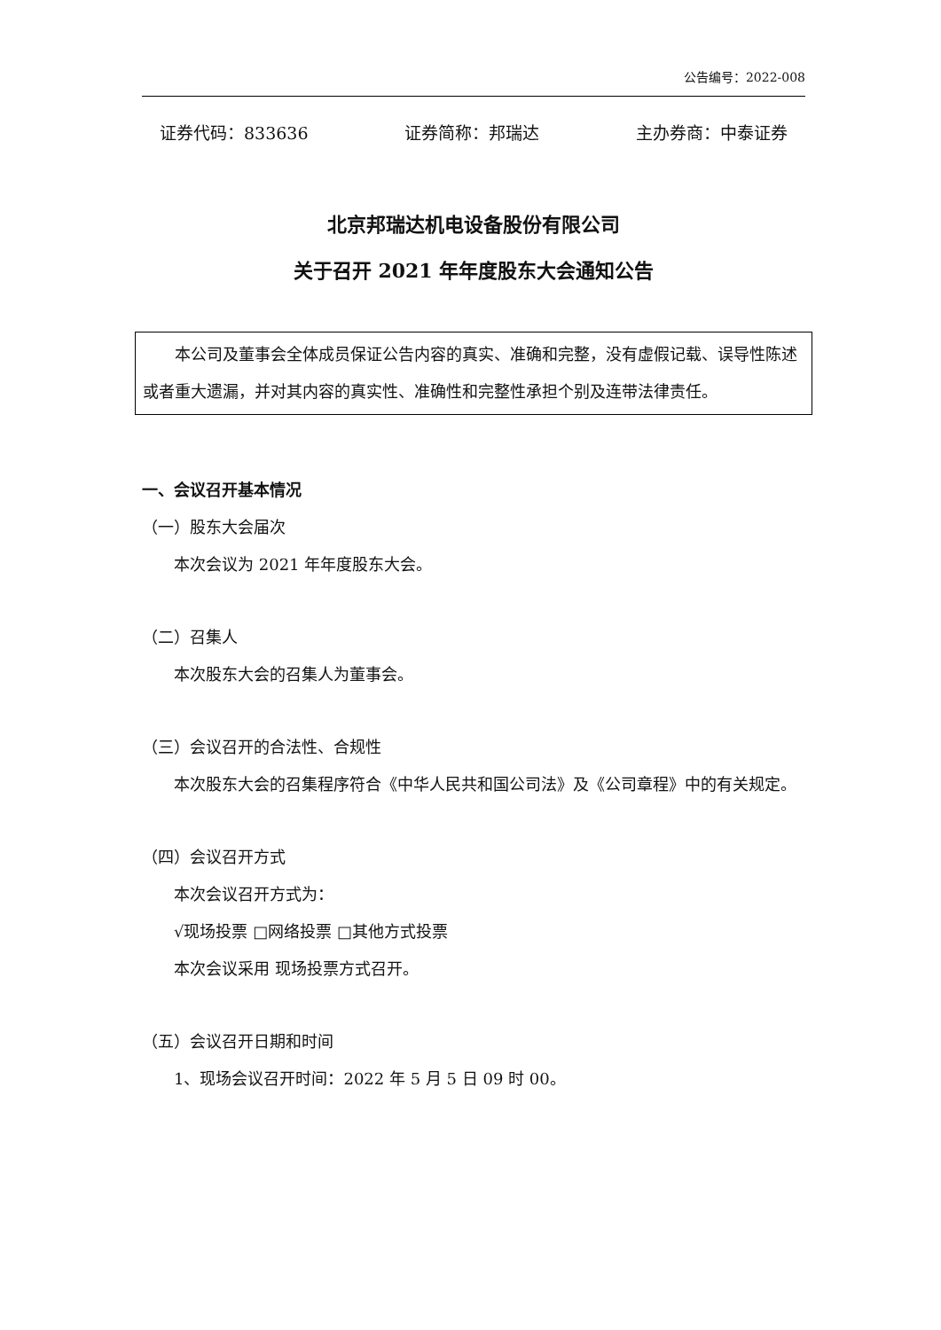公告编号：2022-008
证券代码：833636 证券简称：邦瑞达 主办券商：中泰证券
北京邦瑞达机电设备股份有限公司
关于召开 2021 年年度股东大会通知公告
本公司及董事会全体成员保证公告内容的真实、准确和完整，没有虚假记载、误导性陈述或者重大遗漏，并对其内容的真实性、准确性和完整性承担个别及连带法律责任。
一、会议召开基本情况
（一）股东大会届次
本次会议为 2021 年年度股东大会。
（二）召集人
本次股东大会的召集人为董事会。
（三）会议召开的合法性、合规性
本次股东大会的召集程序符合《中华人民共和国公司法》及《公司章程》中的有关规定。
（四）会议召开方式
本次会议召开方式为：
√现场投票 □网络投票 □其他方式投票
本次会议采用 现场投票方式召开。
（五）会议召开日期和时间
1、现场会议召开时间：2022 年 5 月 5 日 09 时 00。